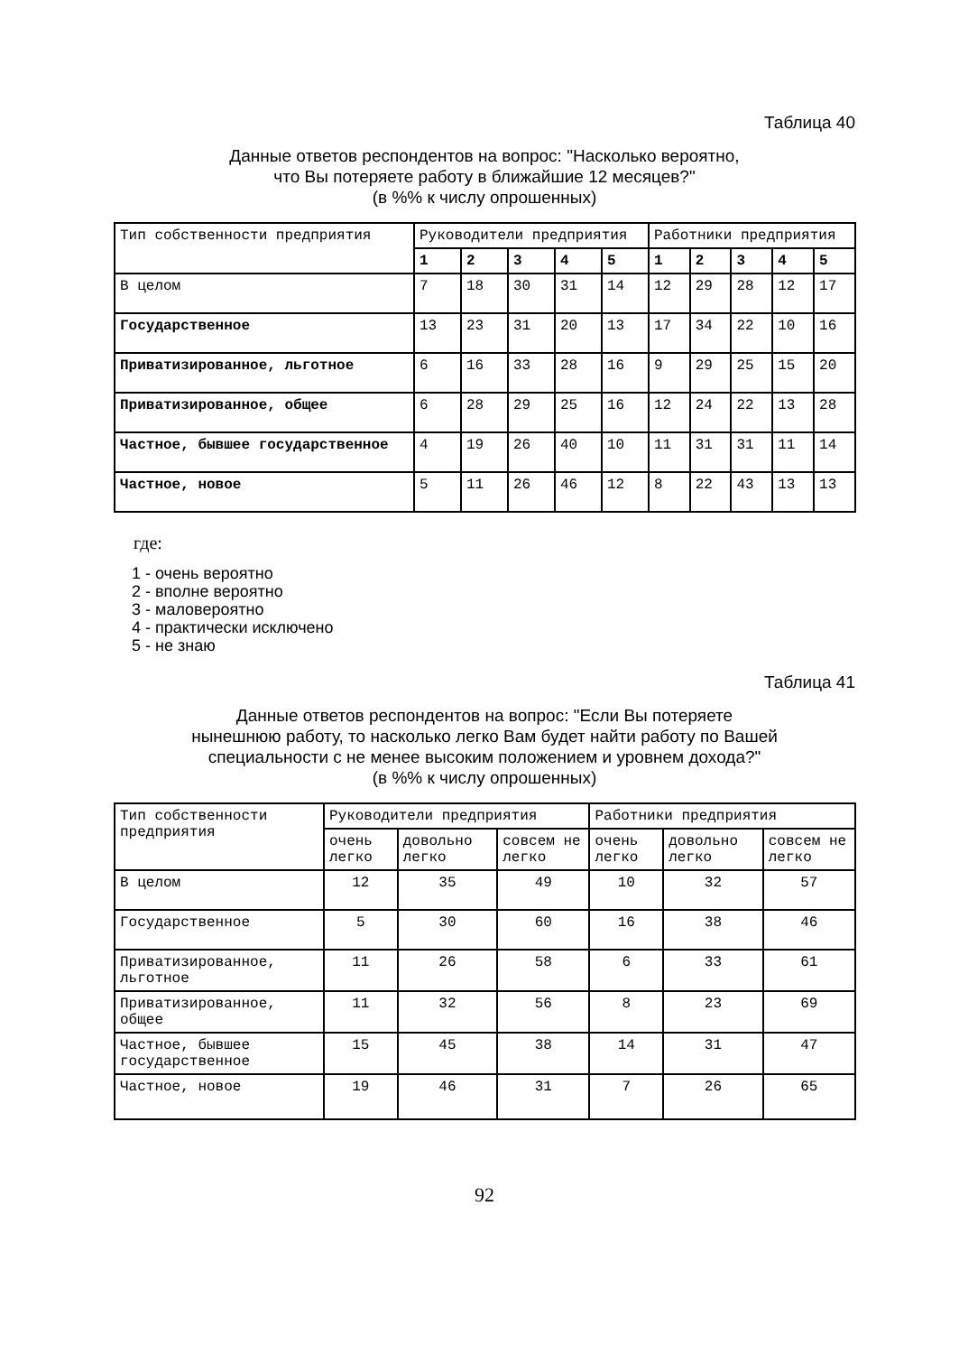Таблица 40
Данные ответов респондентов на вопрос: "Насколько вероятно,
что Вы потеряете работу в ближайшие 12 месяцев?"
(в %% к числу опрошенных)
| Тип собственности предприятия | Руководители предприятия | | | | | Работники предприятия | | | | |
| --- | --- | --- | --- | --- | --- | --- | --- | --- | --- | --- |
| | 1 | 2 | 3 | 4 | 5 | 1 | 2 | 3 | 4 | 5 |
| В целом | 7 | 18 | 30 | 31 | 14 | 12 | 29 | 28 | 12 | 17 |
| Государственное | 13 | 23 | 31 | 20 | 13 | 17 | 34 | 22 | 10 | 16 |
| Приватизированное, льготное | 6 | 16 | 33 | 28 | 16 | 9 | 29 | 25 | 15 | 20 |
| Приватизированное, общее | 6 | 28 | 29 | 25 | 16 | 12 | 24 | 22 | 13 | 28 |
| Частное, бывшее государственное | 4 | 19 | 26 | 40 | 10 | 11 | 31 | 31 | 11 | 14 |
| Частное, новое | 5 | 11 | 26 | 46 | 12 | 8 | 22 | 43 | 13 | 13 |
где:
1 - очень вероятно
2 - вполне вероятно
3 - маловероятно
4 - практически исключено
5 - не знаю
Таблица 41
Данные ответов респондентов на вопрос: "Если Вы потеряете
нынешнюю работу, то насколько легко Вам будет найти работу по Вашей
специальности с не менее высоким положением и уровнем дохода?"
(в %% к числу опрошенных)
| Тип собственности предприятия | Руководители предприятия | | | Работники предприятия | | |
| --- | --- | --- | --- | --- | --- | --- |
| | очень легко | довольно легко | совсем не легко | очень легко | довольно легко | совсем не легко |
| В целом | 12 | 35 | 49 | 10 | 32 | 57 |
| Государственное | 5 | 30 | 60 | 16 | 38 | 46 |
| Приватизированное, льготное | 11 | 26 | 58 | 6 | 33 | 61 |
| Приватизированное, общее | 11 | 32 | 56 | 8 | 23 | 69 |
| Частное, бывшее государственное | 15 | 45 | 38 | 14 | 31 | 47 |
| Частное, новое | 19 | 46 | 31 | 7 | 26 | 65 |
92